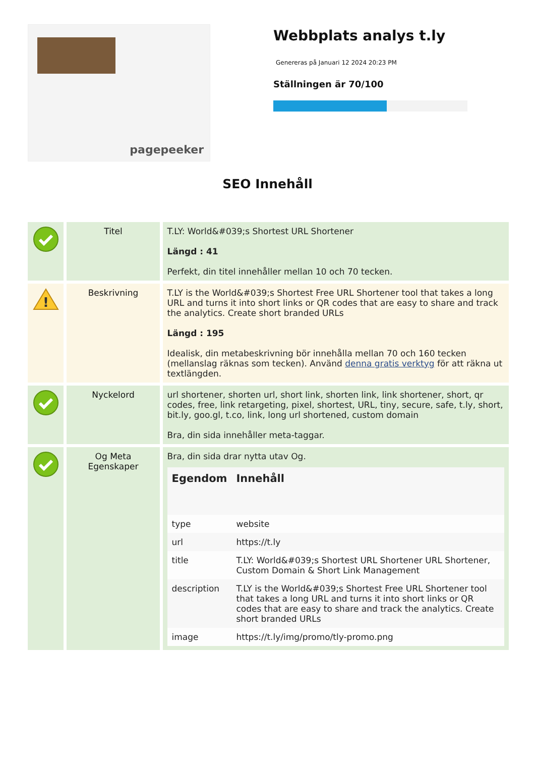pagepeeker
Webbplats analys t.ly
Genereras på Januari 12 2024 20:23 PM
Ställningen är 70/100
SEO Innehåll
| | Titel | T.LY: World&#039;s Shortest URL Shortener Längd : 41 Perfekt, din titel innehåller mellan 10 och 70 tecken. |
| ! | Beskrivning | T.LY is the World&#039;s Shortest Free URL Shortener tool that takes a long URL and turns it into short links or QR codes that are easy to share and track the analytics. Create short branded URLs Längd : 195 Idealisk, din metabeskrivning bör innehålla mellan 70 och 160 tecken (mellanslag räknas som tecken). Använd denna gratis verktyg för att räkna ut textlängden. |
| | Nyckelord | url shortener, shorten url, short link, shorten link, link shortener, short, qr codes, free, link retargeting, pixel, shortest, URL, tiny, secure, safe, t.ly, short, bit.ly, goo.gl, t.co, link, long url shortened, custom domain Bra, din sida innehåller meta-taggar. |
| | Og Meta Egenskaper | Bra, din sida drar nytta utav Og. / Egendom / Innehåll / / --- / --- / / type / website / / url / https://t.ly / / title / T.LY: World&#039;s Shortest URL Shortener URL Shortener, Custom Domain & Short Link Management / / description / T.LY is the World&#039;s Shortest Free URL Shortener tool that takes a long URL and turns it into short links or QR codes that are easy to share and track the analytics. Create short branded URLs / / image / https://t.ly/img/promo/tly-promo.png / |